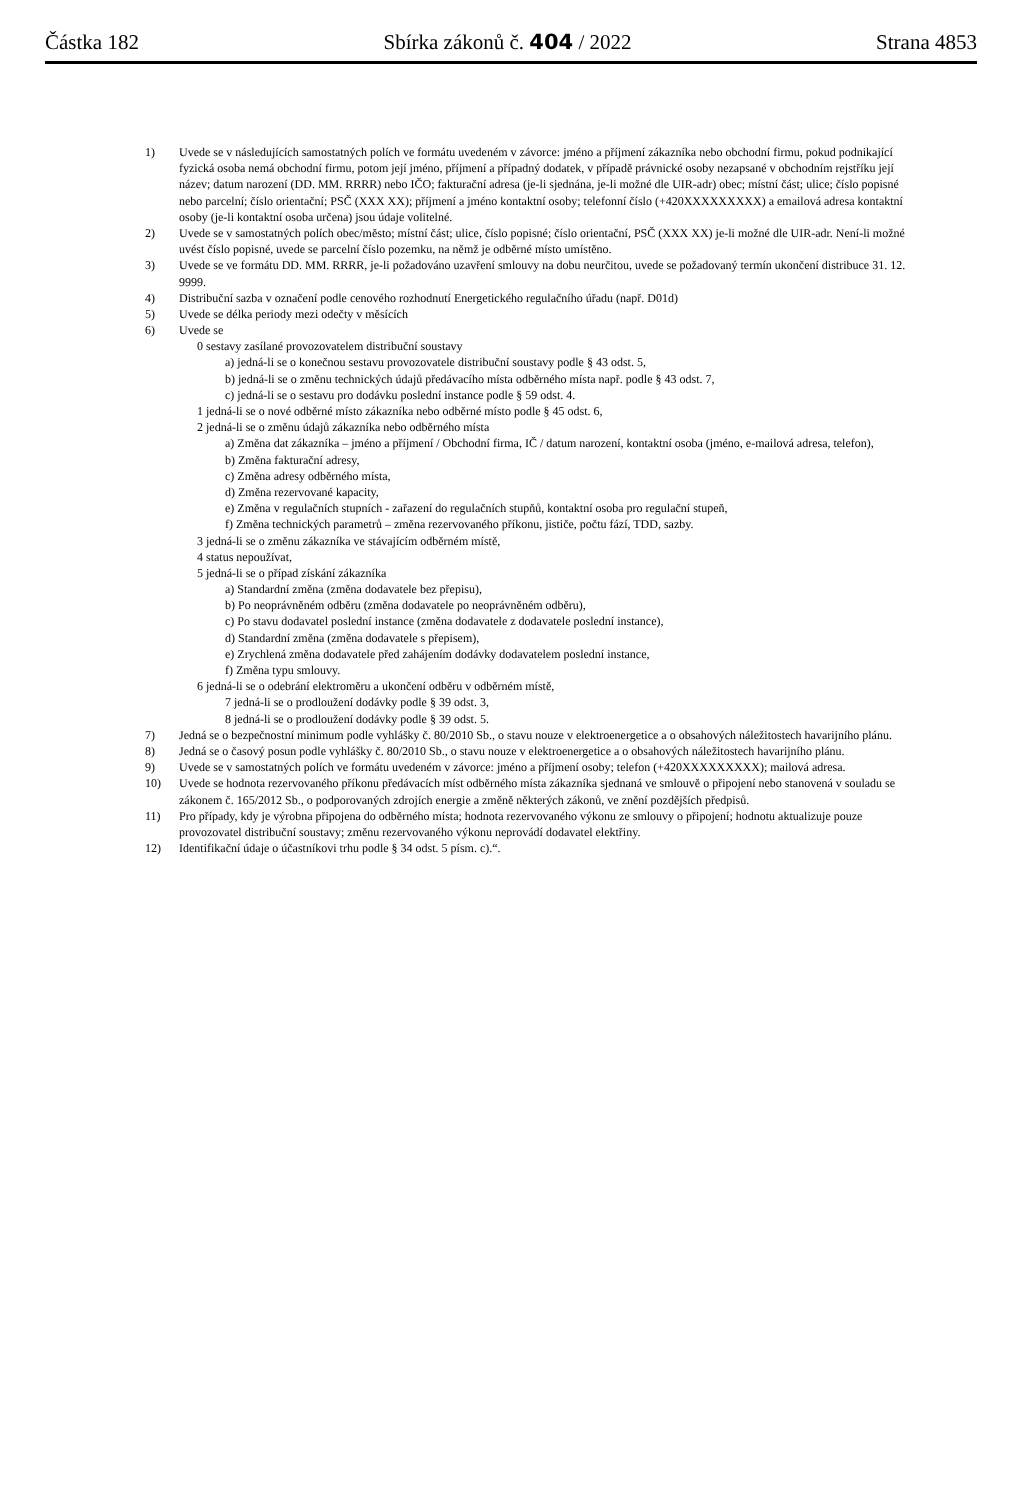Částka 182 Sbírka zákonů č. 404 / 2022 Strana 4853
1) Uvede se v následujících samostatných polích ve formátu uvedeném v závorce: jméno a příjmení zákazníka nebo obchodní firmu, pokud podnikající fyzická osoba nemá obchodní firmu, potom její jméno, příjmení a případný dodatek, v případě právnické osoby nezapsané v obchodním rejstříku její název; datum narození (DD. MM. RRRR) nebo IČO; fakturační adresa (je-li sjednána, je-li možné dle UIR-adr) obec; místní část; ulice; číslo popisné nebo parcelní; číslo orientační; PSČ (XXX XX); příjmení a jméno kontaktní osoby; telefonní číslo (+420XXXXXXXXX) a emailová adresa kontaktní osoby (je-li kontaktní osoba určena) jsou údaje volitelné.
2) Uvede se v samostatných polích obec/město; místní část; ulice, číslo popisné; číslo orientační, PSČ (XXX XX) je-li možné dle UIR-adr. Není-li možné uvést číslo popisné, uvede se parcelní číslo pozemku, na němž je odběrné místo umístěno.
3) Uvede se ve formátu DD. MM. RRRR, je-li požadováno uzavření smlouvy na dobu neurčitou, uvede se požadovaný termín ukončení distribuce 31. 12. 9999.
4) Distribuční sazba v označení podle cenového rozhodnutí Energetického regulačního úřadu (např. D01d)
5) Uvede se délka periody mezi odečty v měsících
6) Uvede se
0 sestavy zasílané provozovatelem distribuční soustavy
a) jedná-li se o konečnou sestavu provozovatele distribuční soustavy podle § 43 odst. 5,
b) jedná-li se o změnu technických údajů předávacího místa odběrného místa např. podle § 43 odst. 7,
c) jedná-li se o sestavu pro dodávku poslední instance podle § 59 odst. 4.
1 jedná-li se o nové odběrné místo zákazníka nebo odběrné místo podle § 45 odst. 6,
2 jedná-li se o změnu údajů zákazníka nebo odběrného místa
a) Změna dat zákazníka – jméno a příjmení / Obchodní firma, IČ / datum narození, kontaktní osoba (jméno, e-mailová adresa, telefon),
b) Změna fakturační adresy,
c) Změna adresy odběrného místa,
d) Změna rezervované kapacity,
e) Změna v regulačních stupních - zařazení do regulačních stupňů, kontaktní osoba pro regulační stupeň,
f) Změna technických parametrů – změna rezervovaného příkonu, jističe, počtu fází, TDD, sazby.
3 jedná-li se o změnu zákazníka ve stávajícím odběrném místě,
4 status nepoužívat,
5 jedná-li se o případ získání zákazníka
a) Standardní změna (změna dodavatele bez přepisu),
b) Po neoprávněném odběru (změna dodavatele po neoprávněném odběru),
c) Po stavu dodavatel poslední instance (změna dodavatele z dodavatele poslední instance),
d) Standardní změna (změna dodavatele s přepisem),
e) Zrychlená změna dodavatele před zahájením dodávky dodavatelem poslední instance,
f) Změna typu smlouvy.
6 jedná-li se o odebrání elektroměru a ukončení odběru v odběrném místě,
7 jedná-li se o prodloužení dodávky podle § 39 odst. 3,
8 jedná-li se o prodloužení dodávky podle § 39 odst. 5.
7) Jedná se o bezpečnostní minimum podle vyhlášky č. 80/2010 Sb., o stavu nouze v elektroenergetice a o obsahových náležitostech havarijního plánu.
8) Jedná se o časový posun podle vyhlášky č. 80/2010 Sb., o stavu nouze v elektroenergetice a o obsahových náležitostech havarijního plánu.
9) Uvede se v samostatných polích ve formátu uvedeném v závorce: jméno a příjmení osoby; telefon (+420XXXXXXXXX); mailová adresa.
10) Uvede se hodnota rezervovaného příkonu předávacích míst odběrného místa zákazníka sjednaná ve smlouvě o připojení nebo stanovená v souladu se zákonem č. 165/2012 Sb., o podporovaných zdrojích energie a změně některých zákonů, ve znění pozdějších předpisů.
11) Pro případy, kdy je výrobna připojena do odběrného místa; hodnota rezervovaného výkonu ze smlouvy o připojení; hodnotu aktualizuje pouze provozovatel distribuční soustavy; změnu rezervovaného výkonu neprovádí dodavatel elektřiny.
12) Identifikační údaje o účastníkovi trhu podle § 34 odst. 5 písm. c).“.